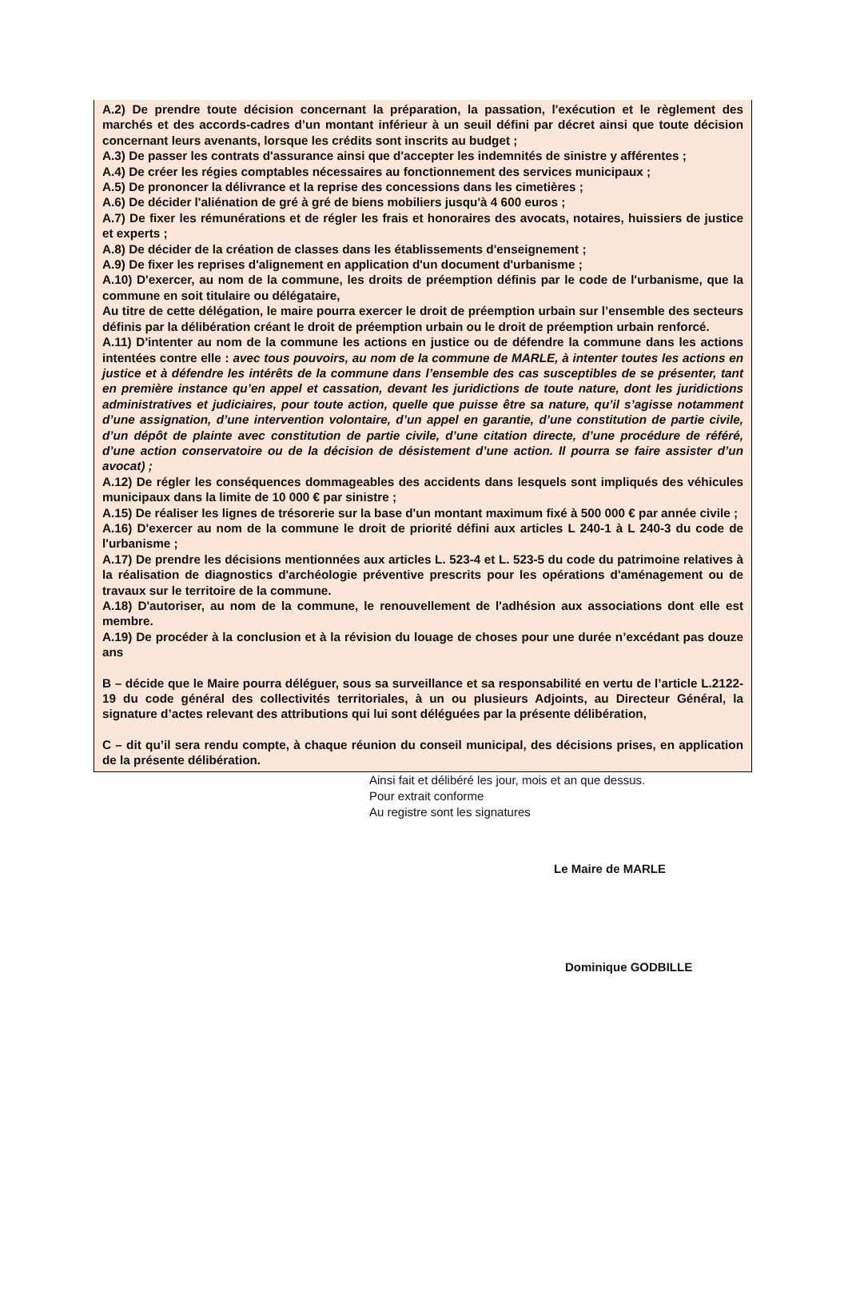A.2) De prendre toute décision concernant la préparation, la passation, l'exécution et le règlement des marchés et des accords-cadres d’un montant inférieur à un seuil défini par décret ainsi que toute décision concernant leurs avenants, lorsque les crédits sont inscrits au budget ;
A.3) De passer les contrats d'assurance ainsi que d'accepter les indemnités de sinistre y afférentes ;
A.4) De créer les régies comptables nécessaires au fonctionnement des services municipaux ;
A.5) De prononcer la délivrance et la reprise des concessions dans les cimetières ;
A.6) De décider l'aliénation de gré à gré de biens mobiliers jusqu'à 4 600 euros ;
A.7) De fixer les rémunérations et de régler les frais et honoraires des avocats, notaires, huissiers de justice et experts ;
A.8) De décider de la création de classes dans les établissements d'enseignement ;
A.9) De fixer les reprises d'alignement en application d'un document d'urbanisme ;
A.10) D'exercer, au nom de la commune, les droits de préemption définis par le code de l'urbanisme, que la commune en soit titulaire ou délégataire,
Au titre de cette délégation, le maire pourra exercer le droit de préemption urbain sur l’ensemble des secteurs définis par la délibération créant le droit de préemption urbain ou le droit de préemption urbain renforcé.
A.11) D'intenter au nom de la commune les actions en justice ou de défendre la commune dans les actions intentées contre elle : avec tous pouvoirs, au nom de la commune de MARLE, à intenter toutes les actions en justice et à défendre les intérêts de la commune dans l’ensemble des cas susceptibles de se présenter, tant en première instance qu’en appel et cassation, devant les juridictions de toute nature, dont les juridictions administratives et judiciaires, pour toute action, quelle que puisse être sa nature, qu’il s’agisse notamment d’une assignation, d’une intervention volontaire, d’un appel en garantie, d’une constitution de partie civile, d’un dépôt de plainte avec constitution de partie civile, d’une citation directe, d’une procédure de référé, d’une action conservatoire ou de la décision de désistement d’une action. Il pourra se faire assister d’un avocat) ;
A.12) De régler les conséquences dommageables des accidents dans lesquels sont impliqués des véhicules municipaux dans la limite de 10 000 € par sinistre ;
A.15) De réaliser les lignes de trésorerie sur la base d'un montant maximum fixé à 500 000 € par année civile ;
A.16) D'exercer au nom de la commune le droit de priorité défini aux articles L 240-1 à L 240-3 du code de l'urbanisme ;
A.17) De prendre les décisions mentionnées aux articles L. 523-4 et L. 523-5 du code du patrimoine relatives à la réalisation de diagnostics d'archéologie préventive prescrits pour les opérations d'aménagement ou de travaux sur le territoire de la commune.
A.18) D'autoriser, au nom de la commune, le renouvellement de l'adhésion aux associations dont elle est membre.
A.19) De procéder à la conclusion et à la révision du louage de choses pour une durée n’excédant pas douze ans
B – décide que le Maire pourra déléguer, sous sa surveillance et sa responsabilité en vertu de l’article L.2122-19 du code général des collectivités territoriales, à un ou plusieurs Adjoints, au Directeur Général, la signature d’actes relevant des attributions qui lui sont déléguées par la présente délibération,
C – dit qu’il sera rendu compte, à chaque réunion du conseil municipal, des décisions prises, en application de la présente délibération.
Ainsi fait et délibéré les jour, mois et an que dessus.
Pour extrait conforme
Au registre sont les signatures
Le Maire de MARLE
Dominique GODBILLE